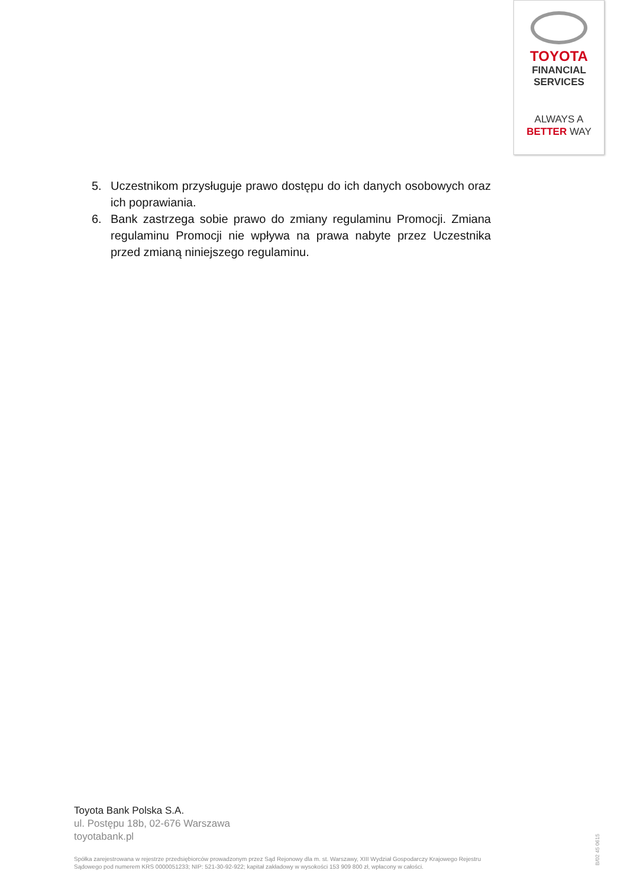TOYOTA
FINANCIAL
SERVICES
ALWAYS A
BETTER WAY
5. Uczestnikom przysługuje prawo dostępu do ich danych osobowych oraz ich poprawiania.
6. Bank zastrzega sobie prawo do zmiany regulaminu Promocji. Zmiana regulaminu Promocji nie wpływa na prawa nabyte przez Uczestnika przed zmianą niniejszego regulaminu.
Toyota Bank Polska S.A.
ul. Postępu 18b, 02-676 Warszawa
toyotabank.pl
Spółka zarejestrowana w rejestrze przedsiębiorców prowadzonym przez Sąd Rejonowy dla m. st. Warszawy, XIII Wydział Gospodarczy Krajowego Rejestru Sądowego pod numerem KRS 0000051233; NIP: 521-30-92-922; kapitał zakładowy w wysokości 153 909 800 zł, wpłacony w całości.
B/02 45 0615